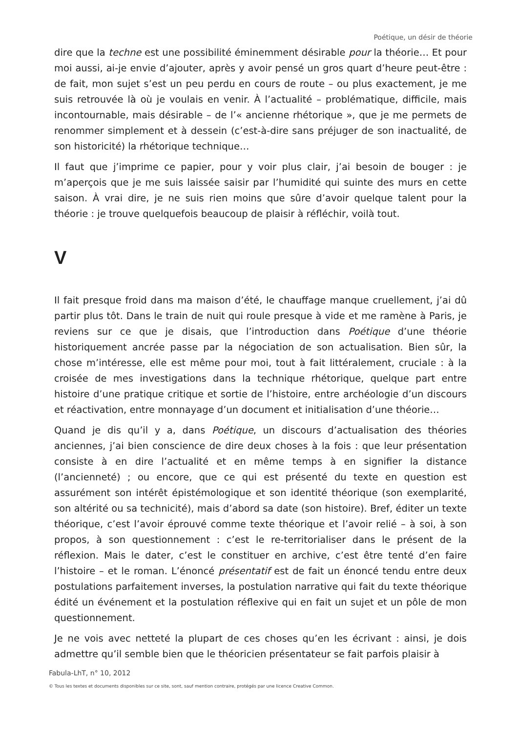Poétique, un désir de théorie
dire que la techne est une possibilité éminemment désirable pour la théorie… Et pour moi aussi, ai-je envie d’ajouter, après y avoir pensé un gros quart d’heure peut-être : de fait, mon sujet s’est un peu perdu en cours de route – ou plus exactement, je me suis retrouvée là où je voulais en venir. À l’actualité – problématique, difficile, mais incontournable, mais désirable – de l’« ancienne rhétorique », que je me permets de renommer simplement et à dessein (c’est-à-dire sans préjuger de son inactualité, de son historicité) la rhétorique technique…
Il faut que j’imprime ce papier, pour y voir plus clair, j’ai besoin de bouger : je m’aperçois que je me suis laissée saisir par l’humidité qui suinte des murs en cette saison. À vrai dire, je ne suis rien moins que sûre d’avoir quelque talent pour la théorie : je trouve quelquefois beaucoup de plaisir à réfléchir, voilà tout.
V
Il fait presque froid dans ma maison d’été, le chauffage manque cruellement, j’ai dû partir plus tôt. Dans le train de nuit qui roule presque à vide et me ramène à Paris, je reviens sur ce que je disais, que l’introduction dans Poétique d’une théorie historiquement ancrée passe par la négociation de son actualisation. Bien sûr, la chose m’intéresse, elle est même pour moi, tout à fait littéralement, cruciale : à la croisée de mes investigations dans la technique rhétorique, quelque part entre histoire d’une pratique critique et sortie de l’histoire, entre archéologie d’un discours et réactivation, entre monnayage d’un document et initialisation d’une théorie…
Quand je dis qu’il y a, dans Poétique, un discours d’actualisation des théories anciennes, j’ai bien conscience de dire deux choses à la fois : que leur présentation consiste à en dire l’actualité et en même temps à en signifier la distance (l’ancienneté) ; ou encore, que ce qui est présenté du texte en question est assurément son intérêt épistémologique et son identité théorique (son exemplarité, son altérité ou sa technicité), mais d’abord sa date (son histoire). Bref, éditer un texte théorique, c’est l’avoir éprouvé comme texte théorique et l’avoir relié – à soi, à son propos, à son questionnement : c’est le re-territorialiser dans le présent de la réflexion. Mais le dater, c’est le constituer en archive, c’est être tenté d’en faire l’histoire – et le roman. L’énoncé présentatif est de fait un énoncé tendu entre deux postulations parfaitement inverses, la postulation narrative qui fait du texte théorique édité un événement et la postulation réflexive qui en fait un sujet et un pôle de mon questionnement.
Je ne vois avec netteté la plupart de ces choses qu’en les écrivant : ainsi, je dois admettre qu’il semble bien que le théoricien présentateur se fait parfois plaisir à
Fabula-LhT, n° 10, 2012
© Tous les textes et documents disponibles sur ce site, sont, sauf mention contraire, protégés par une licence Creative Common.